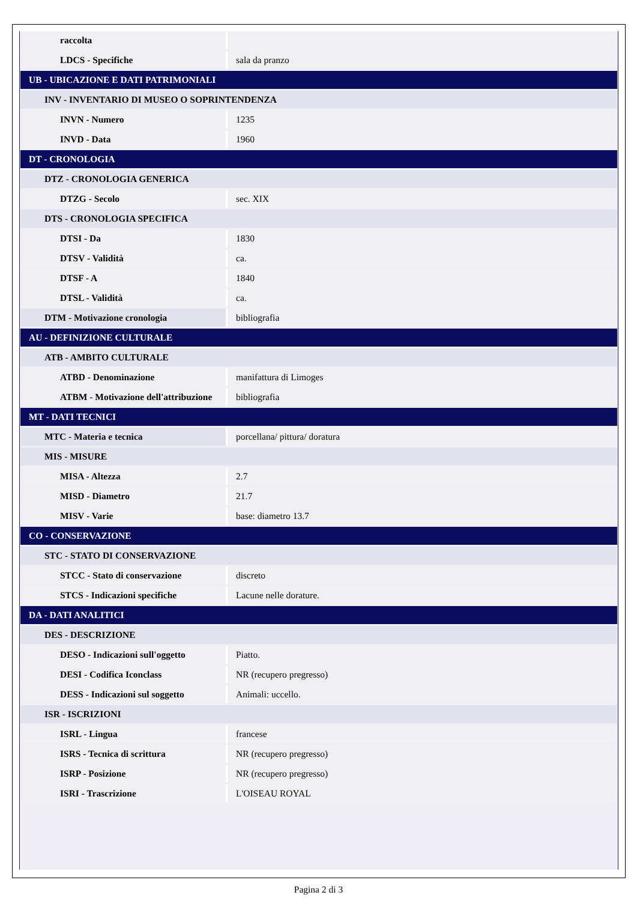| raccolta | |
| LDCS - Specifiche | sala da pranzo |
| UB - UBICAZIONE E DATI PATRIMONIALI | |
| INV - INVENTARIO DI MUSEO O SOPRINTENDENZA | |
| INVN - Numero | 1235 |
| INVD - Data | 1960 |
| DT - CRONOLOGIA | |
| DTZ - CRONOLOGIA GENERICA | |
| DTZG - Secolo | sec. XIX |
| DTS - CRONOLOGIA SPECIFICA | |
| DTSI - Da | 1830 |
| DTSV - Validità | ca. |
| DTSF - A | 1840 |
| DTSL - Validità | ca. |
| DTM - Motivazione cronologia | bibliografia |
| AU - DEFINIZIONE CULTURALE | |
| ATB - AMBITO CULTURALE | |
| ATBD - Denominazione | manifattura di Limoges |
| ATBM - Motivazione dell'attribuzione | bibliografia |
| MT - DATI TECNICI | |
| MTC - Materia e tecnica | porcellana/ pittura/ doratura |
| MIS - MISURE | |
| MISA - Altezza | 2.7 |
| MISD - Diametro | 21.7 |
| MISV - Varie | base: diametro 13.7 |
| CO - CONSERVAZIONE | |
| STC - STATO DI CONSERVAZIONE | |
| STCC - Stato di conservazione | discreto |
| STCS - Indicazioni specifiche | Lacune nelle dorature. |
| DA - DATI ANALITICI | |
| DES - DESCRIZIONE | |
| DESO - Indicazioni sull'oggetto | Piatto. |
| DESI - Codifica Iconclass | NR (recupero pregresso) |
| DESS - Indicazioni sul soggetto | Animali: uccello. |
| ISR - ISCRIZIONI | |
| ISRL - Lingua | francese |
| ISRS - Tecnica di scrittura | NR (recupero pregresso) |
| ISRP - Posizione | NR (recupero pregresso) |
| ISRI - Trascrizione | L'OISEAU ROYAL |
Pagina 2 di 3